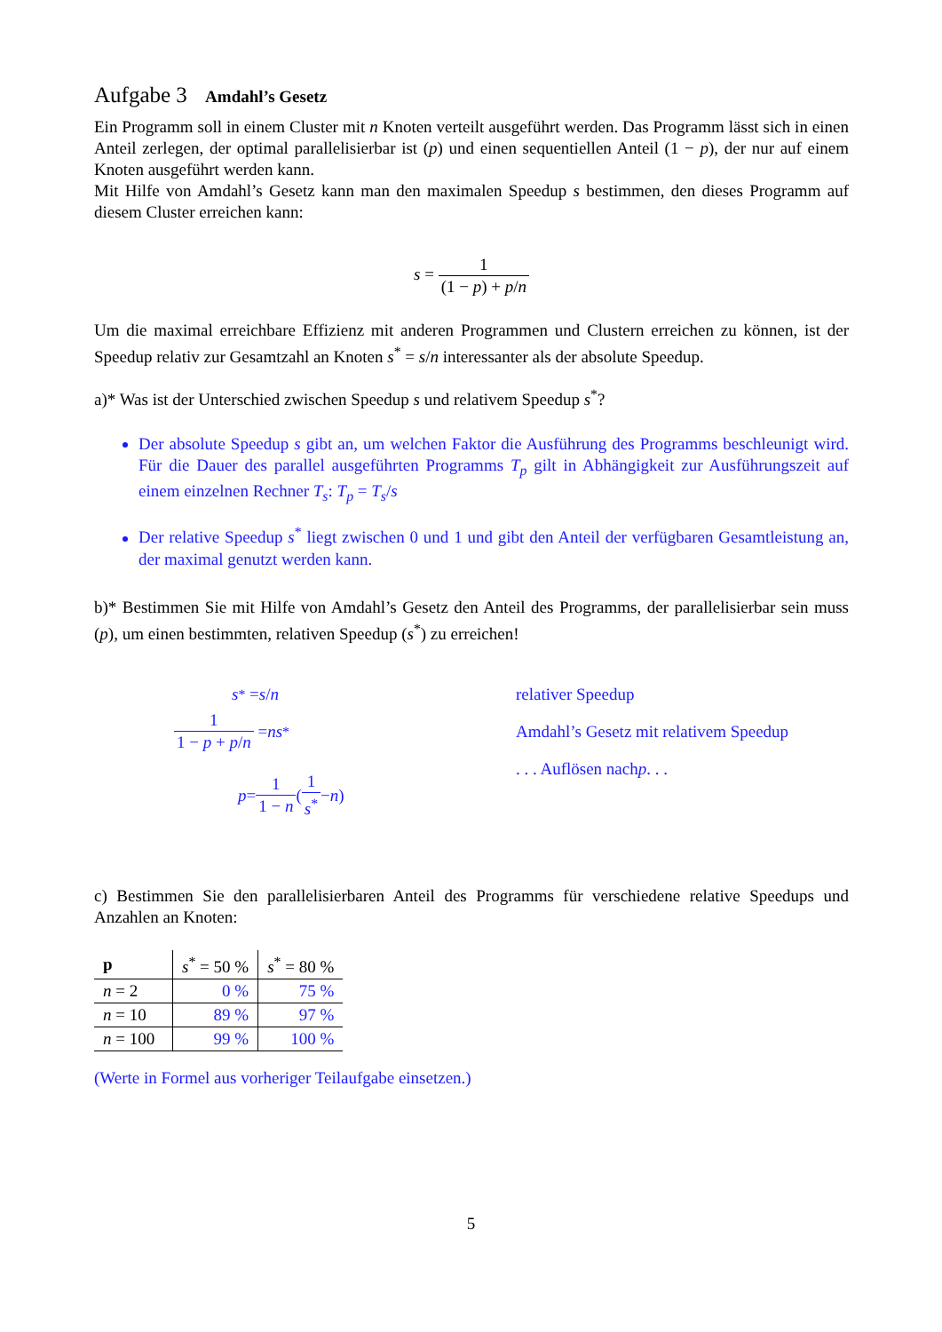Aufgabe 3 Amdahl’s Gesetz
Ein Programm soll in einem Cluster mit n Knoten verteilt ausgeführt werden. Das Programm lässt sich in einen Anteil zerlegen, der optimal parallelisierbar ist (p) und einen sequentiellen Anteil (1 − p), der nur auf einem Knoten ausgeführt werden kann.
Mit Hilfe von Amdahl’s Gesetz kann man den maximalen Speedup s bestimmen, den dieses Programm auf diesem Cluster erreichen kann:
s = 1 (1 − p) + p/n
Um die maximal erreichbare Effizienz mit anderen Programmen und Clustern erreichen zu können, ist der Speedup relativ zur Gesamtzahl an Knoten s<sup>*</sup> = s/n interessanter als der absolute Speedup.
a)* Was ist der Unterschied zwischen Speedup s und relativem Speedup s<sup>*</sup>?
Der absolute Speedup s gibt an, um welchen Faktor die Ausführung des Programms beschleunigt wird. Für die Dauer des parallel ausgeführten Programms T<sub>p</sub> gilt in Abhängigkeit zur Ausführungszeit auf einem einzelnen Rechner T<sub>s</sub>: T<sub>p</sub> = T<sub>s</sub>/s
Der relative Speedup s<sup>*</sup> liegt zwischen 0 und 1 und gibt den Anteil der verfügbaren Gesamtleistung an, der maximal genutzt werden kann.
b)* Bestimmen Sie mit Hilfe von Amdahl’s Gesetz den Anteil des Programms, der parallelisierbar sein muss (p), um einen bestimmten, relativen Speedup (s<sup>*</sup>) zu erreichen!
s<sup>*</sup> = s / n
1 1 − p + p/n = ns<sup>*</sup>
p = 1 1 − n (1 s<sup>*</sup> − n)
relativer Speedup
Amdahl’s Gesetz mit relativem Speedup
. . . Auflösen nach p . . .
c) Bestimmen Sie den parallelisierbaren Anteil des Programms für verschiedene relative Speedups und Anzahlen an Knoten:
| p | s<sup>*</sup> = 50 % | s<sup>*</sup> = 80 % |
| --- | --- | --- |
| n = 2 | 0 % | 75 % |
| n = 10 | 89 % | 97 % |
| n = 100 | 99 % | 100 % |
(Werte in Formel aus vorheriger Teilaufgabe einsetzen.)
5